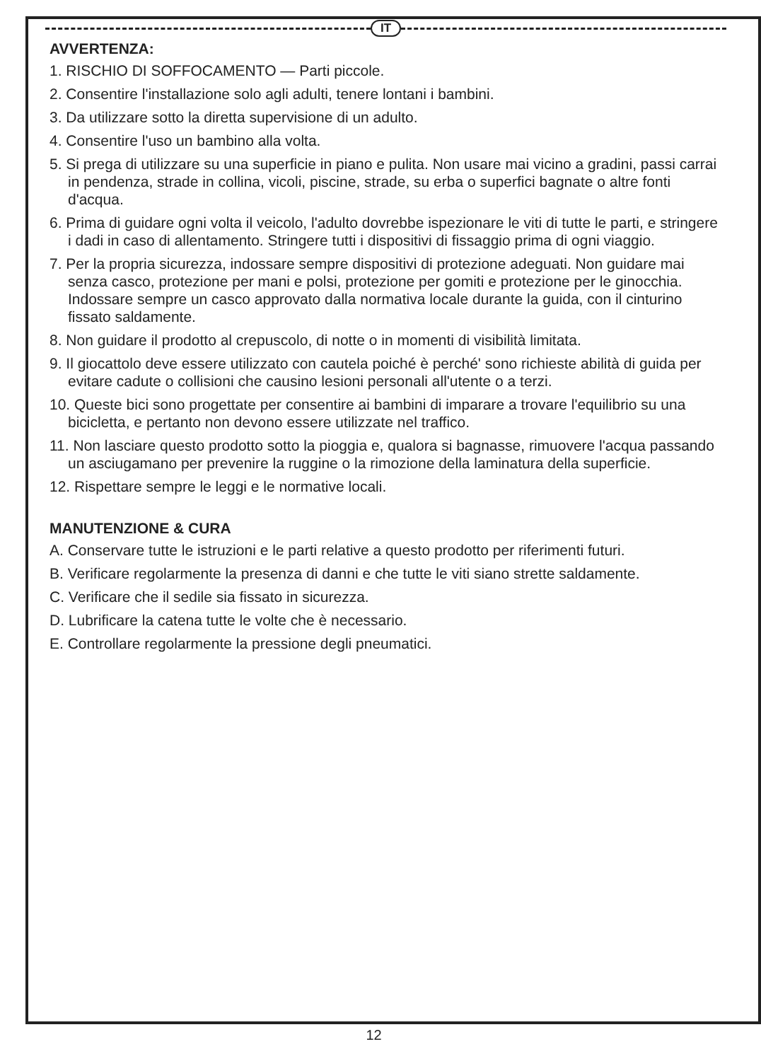IT
AVVERTENZA:
1. RISCHIO DI SOFFOCAMENTO — Parti piccole.
2. Consentire l'installazione solo agli adulti, tenere lontani i bambini.
3. Da utilizzare sotto la diretta supervisione di un adulto.
4. Consentire l'uso un bambino alla volta.
5. Si prega di utilizzare su una superficie in piano e pulita. Non usare mai vicino a gradini, passi carrai in pendenza, strade in collina, vicoli, piscine, strade, su erba o superfici bagnate o altre fonti d'acqua.
6. Prima di guidare ogni volta il veicolo, l'adulto dovrebbe ispezionare le viti di tutte le parti, e stringere i dadi in caso di allentamento. Stringere tutti i dispositivi di fissaggio prima di ogni viaggio.
7. Per la propria sicurezza, indossare sempre dispositivi di protezione adeguati. Non guidare mai senza casco, protezione per mani e polsi, protezione per gomiti e protezione per le ginocchia. Indossare sempre un casco approvato dalla normativa locale durante la guida, con il cinturino fissato saldamente.
8. Non guidare il prodotto al crepuscolo, di notte o in momenti di visibilità limitata.
9. Il giocattolo deve essere utilizzato con cautela poiché è perché' sono richieste abilità di guida per evitare cadute o collisioni che causino lesioni personali all'utente o a terzi.
10. Queste bici sono progettate per consentire ai bambini di imparare a trovare l'equilibrio su una bicicletta, e pertanto non devono essere utilizzate nel traffico.
11. Non lasciare questo prodotto sotto la pioggia e, qualora si bagnasse, rimuovere l'acqua passando un asciugamano per prevenire la ruggine o la rimozione della laminatura della superficie.
12. Rispettare sempre le leggi e le normative locali.
MANUTENZIONE & CURA
A. Conservare tutte le istruzioni e le parti relative a questo prodotto per riferimenti futuri.
B. Verificare regolarmente la presenza di danni e che tutte le viti siano strette saldamente.
C. Verificare che il sedile sia fissato in sicurezza.
D. Lubrificare la catena tutte le volte che è necessario.
E. Controllare regolarmente la pressione degli pneumatici.
12